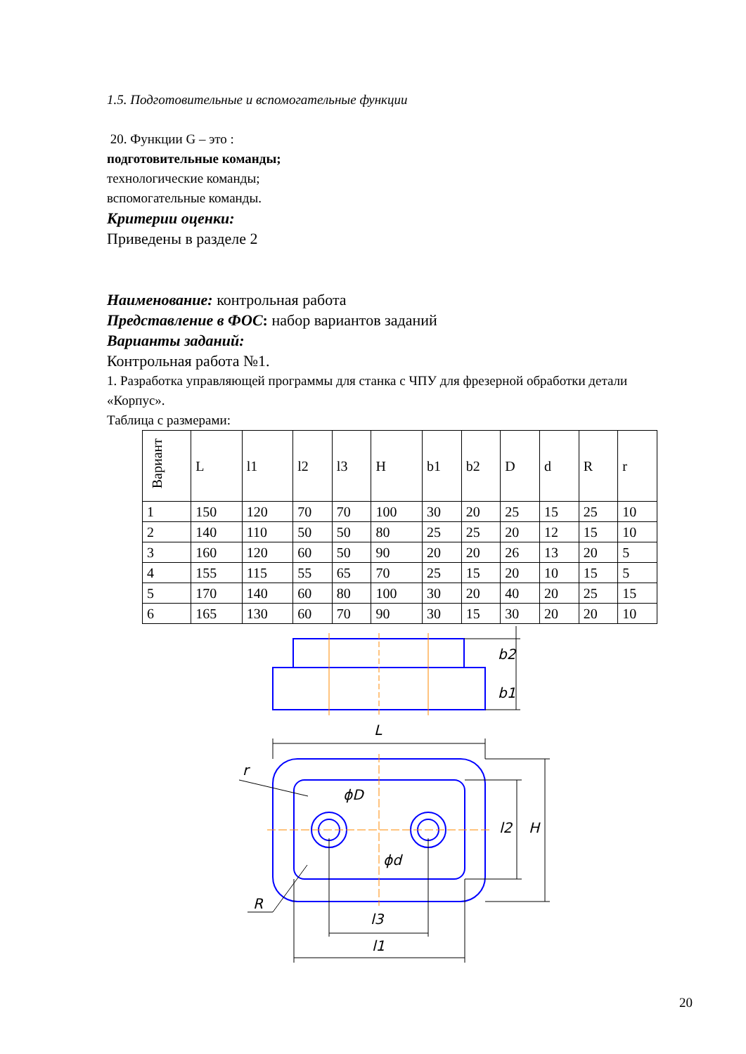1.5. Подготовительные и вспомогательные функции
20. Функции G – это :
подготовительные команды;
технологические команды;
вспомогательные команды.
Критерии оценки:
Приведены в разделе 2
Наименование: контрольная работа
Представление в ФОС: набор вариантов заданий
Варианты заданий:
Контрольная работа №1.
1. Разработка управляющей программы для станка с ЧПУ для фрезерной обработки детали «Корпус».
Таблица с размерами:
| Вариант | L | l1 | l2 | l3 | H | b1 | b2 | D | d | R | r |
| --- | --- | --- | --- | --- | --- | --- | --- | --- | --- | --- | --- |
| 1 | 150 | 120 | 70 | 70 | 100 | 30 | 20 | 25 | 15 | 25 | 10 |
| 2 | 140 | 110 | 50 | 50 | 80 | 25 | 25 | 20 | 12 | 15 | 10 |
| 3 | 160 | 120 | 60 | 50 | 90 | 20 | 20 | 26 | 13 | 20 | 5 |
| 4 | 155 | 115 | 55 | 65 | 70 | 25 | 15 | 20 | 10 | 15 | 5 |
| 5 | 170 | 140 | 60 | 80 | 100 | 30 | 20 | 40 | 20 | 25 | 15 |
| 6 | 165 | 130 | 60 | 70 | 90 | 30 | 15 | 30 | 20 | 20 | 10 |
L
r
ϕD
ϕd
R
l3
l1
b2
b1
l2
H
20